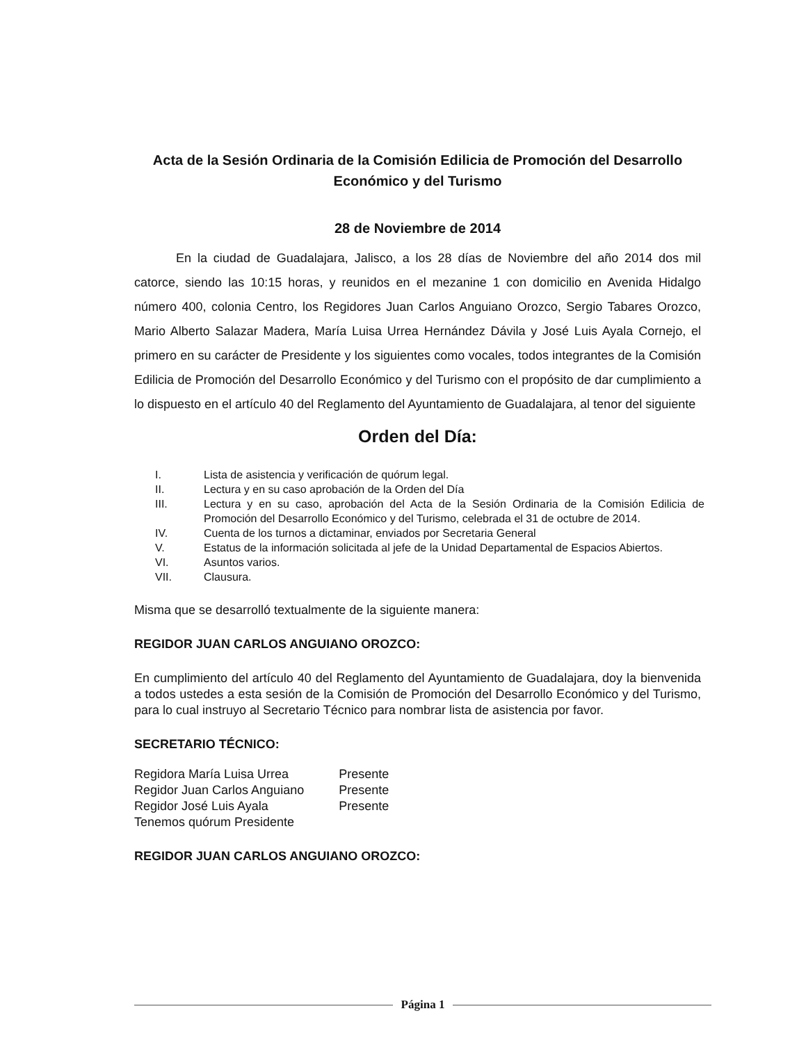Acta de la Sesión Ordinaria de la Comisión Edilicia de Promoción del Desarrollo Económico y del Turismo
28 de Noviembre de 2014
En la ciudad de Guadalajara, Jalisco, a los 28 días de Noviembre del año 2014 dos mil catorce, siendo las 10:15 horas, y reunidos en el mezanine 1 con domicilio en Avenida Hidalgo número 400, colonia Centro, los Regidores Juan Carlos Anguiano Orozco, Sergio Tabares Orozco, Mario Alberto Salazar Madera, María Luisa Urrea Hernández Dávila y José Luis Ayala Cornejo, el primero en su carácter de Presidente y los siguientes como vocales, todos integrantes de la Comisión Edilicia de Promoción del Desarrollo Económico y del Turismo con el propósito de dar cumplimiento a lo dispuesto en el artículo 40 del Reglamento del Ayuntamiento de Guadalajara, al tenor del siguiente
Orden del Día:
| I. | Lista de asistencia y verificación de quórum legal. |
| II. | Lectura y en su caso aprobación de la Orden del Día |
| III. | Lectura y en su caso, aprobación del Acta de la Sesión Ordinaria de la Comisión Edilicia de Promoción del Desarrollo Económico y del Turismo, celebrada el 31 de octubre de 2014. |
| IV. | Cuenta de los turnos a dictaminar, enviados por Secretaria General |
| V. | Estatus de la información solicitada al jefe de la Unidad Departamental de Espacios Abiertos. |
| VI. | Asuntos varios. |
| VII. | Clausura. |
Misma que se desarrolló textualmente de la siguiente manera:
REGIDOR JUAN CARLOS ANGUIANO OROZCO:
En cumplimiento del artículo 40 del Reglamento del Ayuntamiento de Guadalajara, doy la bienvenida a todos ustedes a esta sesión de la Comisión de Promoción del Desarrollo Económico y del Turismo, para lo cual instruyo al Secretario Técnico para nombrar lista de asistencia por favor.
SECRETARIO TÉCNICO:
| Regidora María Luisa Urrea | Presente |
| Regidor Juan Carlos Anguiano | Presente |
| Regidor José Luis Ayala | Presente |
| Tenemos quórum Presidente | |
REGIDOR JUAN CARLOS ANGUIANO OROZCO:
Página 1